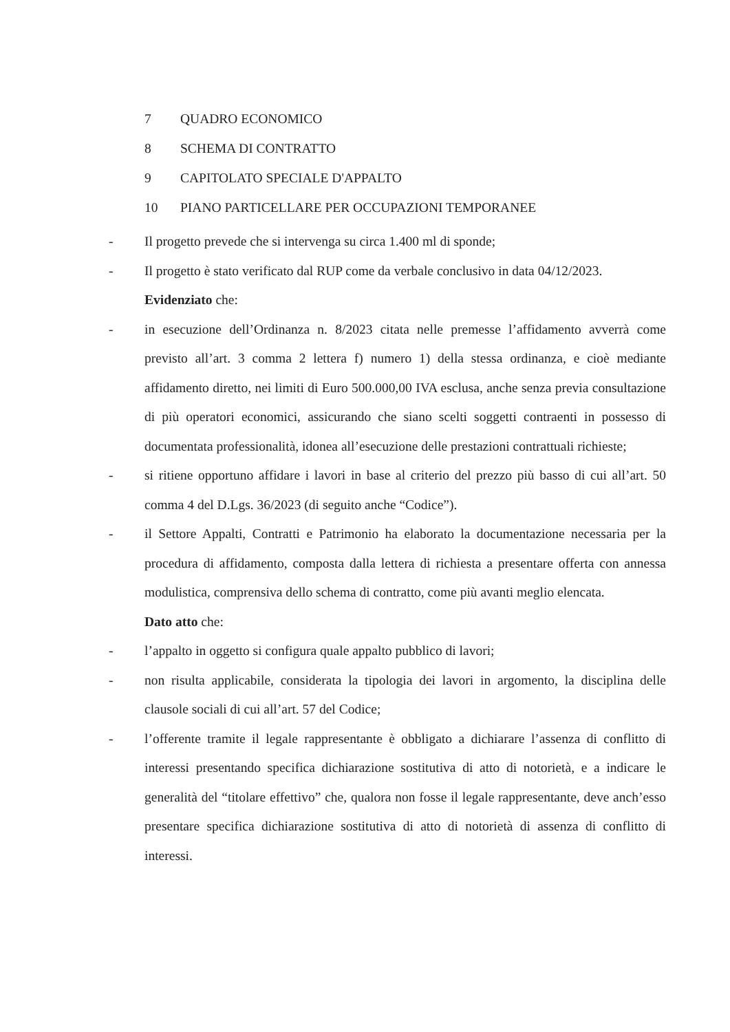7 QUADRO ECONOMICO
8 SCHEMA DI CONTRATTO
9 CAPITOLATO SPECIALE D'APPALTO
10 PIANO PARTICELLARE PER OCCUPAZIONI TEMPORANEE
- Il progetto prevede che si intervenga su circa 1.400 ml di sponde;
- Il progetto è stato verificato dal RUP come da verbale conclusivo in data 04/12/2023.
Evidenziato che:
- in esecuzione dell’Ordinanza n. 8/2023 citata nelle premesse l’affidamento avverrà come previsto all’art. 3 comma 2 lettera f) numero 1) della stessa ordinanza, e cioè mediante affidamento diretto, nei limiti di Euro 500.000,00 IVA esclusa, anche senza previa consultazione di più operatori economici, assicurando che siano scelti soggetti contraenti in possesso di documentata professionalità, idonea all’esecuzione delle prestazioni contrattuali richieste;
- si ritiene opportuno affidare i lavori in base al criterio del prezzo più basso di cui all’art. 50 comma 4 del D.Lgs. 36/2023 (di seguito anche “Codice”).
- il Settore Appalti, Contratti e Patrimonio ha elaborato la documentazione necessaria per la procedura di affidamento, composta dalla lettera di richiesta a presentare offerta con annessa modulistica, comprensiva dello schema di contratto, come più avanti meglio elencata.
Dato atto che:
- l’appalto in oggetto si configura quale appalto pubblico di lavori;
- non risulta applicabile, considerata la tipologia dei lavori in argomento, la disciplina delle clausole sociali di cui all’art. 57 del Codice;
- l’offerente tramite il legale rappresentante è obbligato a dichiarare l’assenza di conflitto di interessi presentando specifica dichiarazione sostitutiva di atto di notorietà, e a indicare le generalità del “titolare effettivo” che, qualora non fosse il legale rappresentante, deve anch’esso presentare specifica dichiarazione sostitutiva di atto di notorietà di assenza di conflitto di interessi.